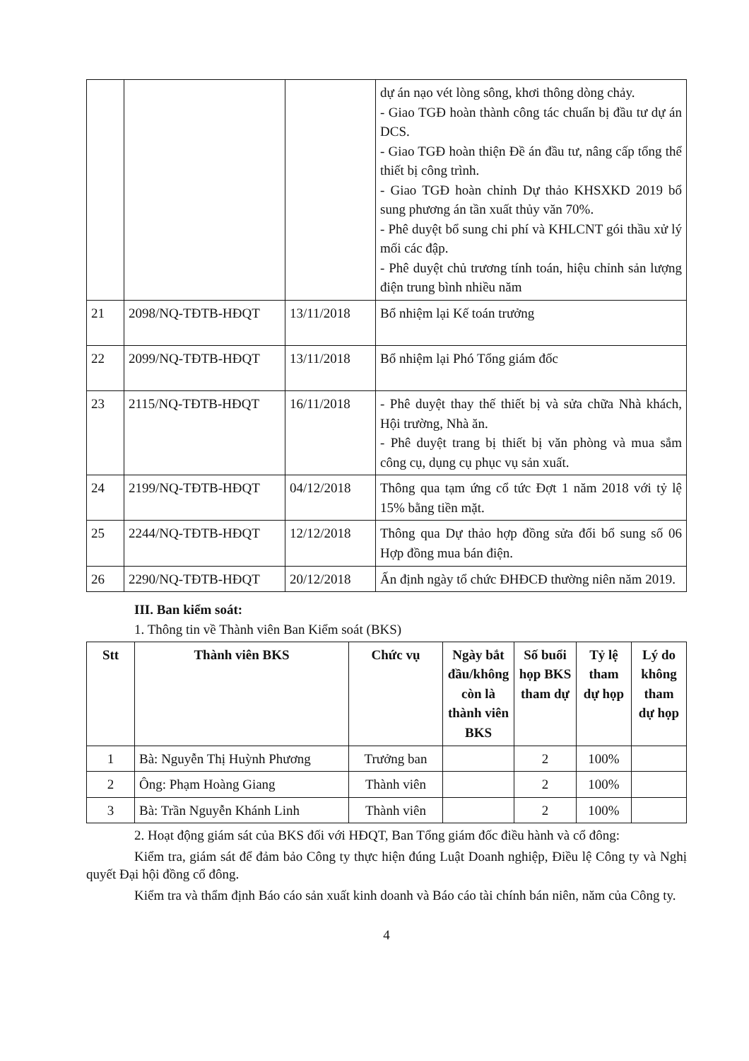| | | | dự án nạo vét lòng sông, khơi thông dòng chảy. - Giao TGĐ hoàn thành công tác chuẩn bị đầu tư dự án DCS. - Giao TGĐ hoàn thiện Đề án đầu tư, nâng cấp tổng thể thiết bị công trình. - Giao TGĐ hoàn chỉnh Dự thảo KHSXKD 2019 bổ sung phương án tần xuất thủy văn 70%. - Phê duyệt bổ sung chi phí và KHLCNT gói thầu xử lý mối các đập. - Phê duyệt chủ trương tính toán, hiệu chỉnh sản lượng điện trung bình nhiều năm |
| 21 | 2098/NQ-TĐTB-HĐQT | 13/11/2018 | Bổ nhiệm lại Kế toán trưởng |
| 22 | 2099/NQ-TĐTB-HĐQT | 13/11/2018 | Bổ nhiệm lại Phó Tổng giám đốc |
| 23 | 2115/NQ-TĐTB-HĐQT | 16/11/2018 | - Phê duyệt thay thế thiết bị và sửa chữa Nhà khách, Hội trường, Nhà ăn. - Phê duyệt trang bị thiết bị văn phòng và mua sắm công cụ, dụng cụ phục vụ sản xuất. |
| 24 | 2199/NQ-TĐTB-HĐQT | 04/12/2018 | Thông qua tạm ứng cổ tức Đợt 1 năm 2018 với tỷ lệ 15% bằng tiền mặt. |
| 25 | 2244/NQ-TĐTB-HĐQT | 12/12/2018 | Thông qua Dự thảo hợp đồng sửa đổi bổ sung số 06 Hợp đồng mua bán điện. |
| 26 | 2290/NQ-TĐTB-HĐQT | 20/12/2018 | Ấn định ngày tổ chức ĐHĐCĐ thường niên năm 2019. |
III. Ban kiểm soát:
1. Thông tin về Thành viên Ban Kiểm soát (BKS)
| Stt | Thành viên BKS | Chức vụ | Ngày bắt đầu/không còn là thành viên BKS | Số buổi họp BKS tham dự | Tỷ lệ tham dự họp | Lý do không tham dự họp |
| --- | --- | --- | --- | --- | --- | --- |
| 1 | Bà: Nguyễn Thị Huỳnh Phương | Trưởng ban | | 2 | 100% | |
| 2 | Ông: Phạm Hoàng Giang | Thành viên | | 2 | 100% | |
| 3 | Bà: Trần Nguyễn Khánh Linh | Thành viên | | 2 | 100% | |
2. Hoạt động giám sát của BKS đối với HĐQT, Ban Tổng giám đốc điều hành và cổ đông:
Kiểm tra, giám sát để đảm bảo Công ty thực hiện đúng Luật Doanh nghiệp, Điều lệ Công ty và Nghị quyết Đại hội đồng cổ đông.
Kiểm tra và thẩm định Báo cáo sản xuất kinh doanh và Báo cáo tài chính bán niên, năm của Công ty.
4